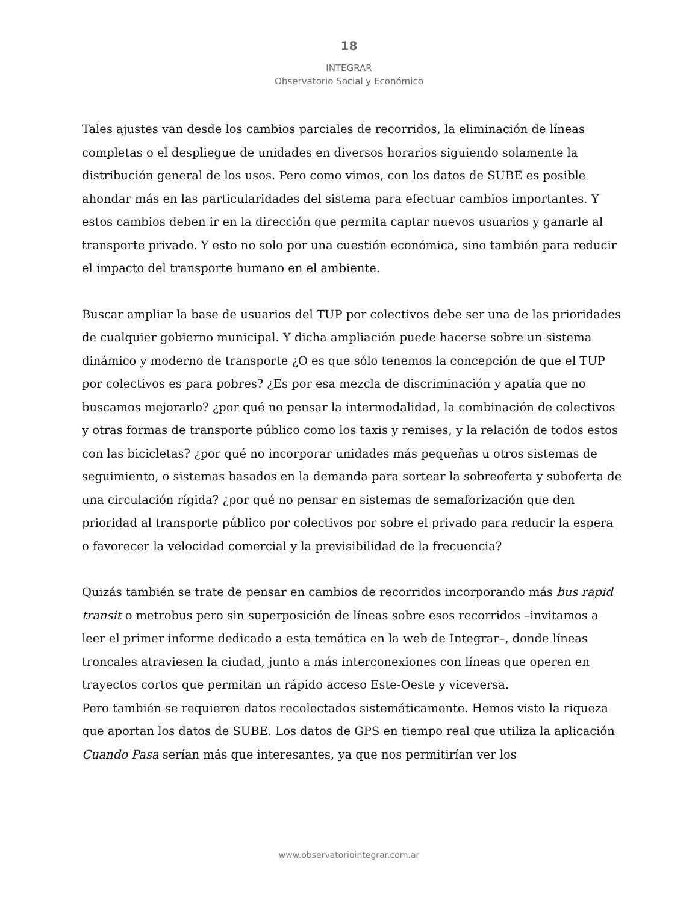18
INTEGRAR
Observatorio Social y Económico
Tales ajustes van desde los cambios parciales de recorridos, la eliminación de líneas completas o el despliegue de unidades en diversos horarios siguiendo solamente la distribución general de los usos. Pero como vimos, con los datos de SUBE es posible ahondar más en las particularidades del sistema para efectuar cambios importantes. Y estos cambios deben ir en la dirección que permita captar nuevos usuarios y ganarle al transporte privado. Y esto no solo por una cuestión económica, sino también para reducir el impacto del transporte humano en el ambiente.
Buscar ampliar la base de usuarios del TUP por colectivos debe ser una de las prioridades de cualquier gobierno municipal. Y dicha ampliación puede hacerse sobre un sistema dinámico y moderno de transporte ¿O es que sólo tenemos la concepción de que el TUP por colectivos es para pobres? ¿Es por esa mezcla de discriminación y apatía que no buscamos mejorarlo? ¿por qué no pensar la intermodalidad, la combinación de colectivos y otras formas de transporte público como los taxis y remises, y la relación de todos estos con las bicicletas? ¿por qué no incorporar unidades más pequeñas u otros sistemas de seguimiento, o sistemas basados en la demanda para sortear la sobreoferta y suboferta de una circulación rígida? ¿por qué no pensar en sistemas de semaforización que den prioridad al transporte público por colectivos por sobre el privado para reducir la espera o favorecer la velocidad comercial y la previsibilidad de la frecuencia?
Quizás también se trate de pensar en cambios de recorridos incorporando más bus rapid transit o metrobus pero sin superposición de líneas sobre esos recorridos –invitamos a leer el primer informe dedicado a esta temática en la web de Integrar–, donde líneas troncales atraviesen la ciudad, junto a más interconexiones con líneas que operen en trayectos cortos que permitan un rápido acceso Este-Oeste y viceversa.
Pero también se requieren datos recolectados sistemáticamente. Hemos visto la riqueza que aportan los datos de SUBE. Los datos de GPS en tiempo real que utiliza la aplicación Cuando Pasa serían más que interesantes, ya que nos permitirían ver los
www.observatoriointegrar.com.ar